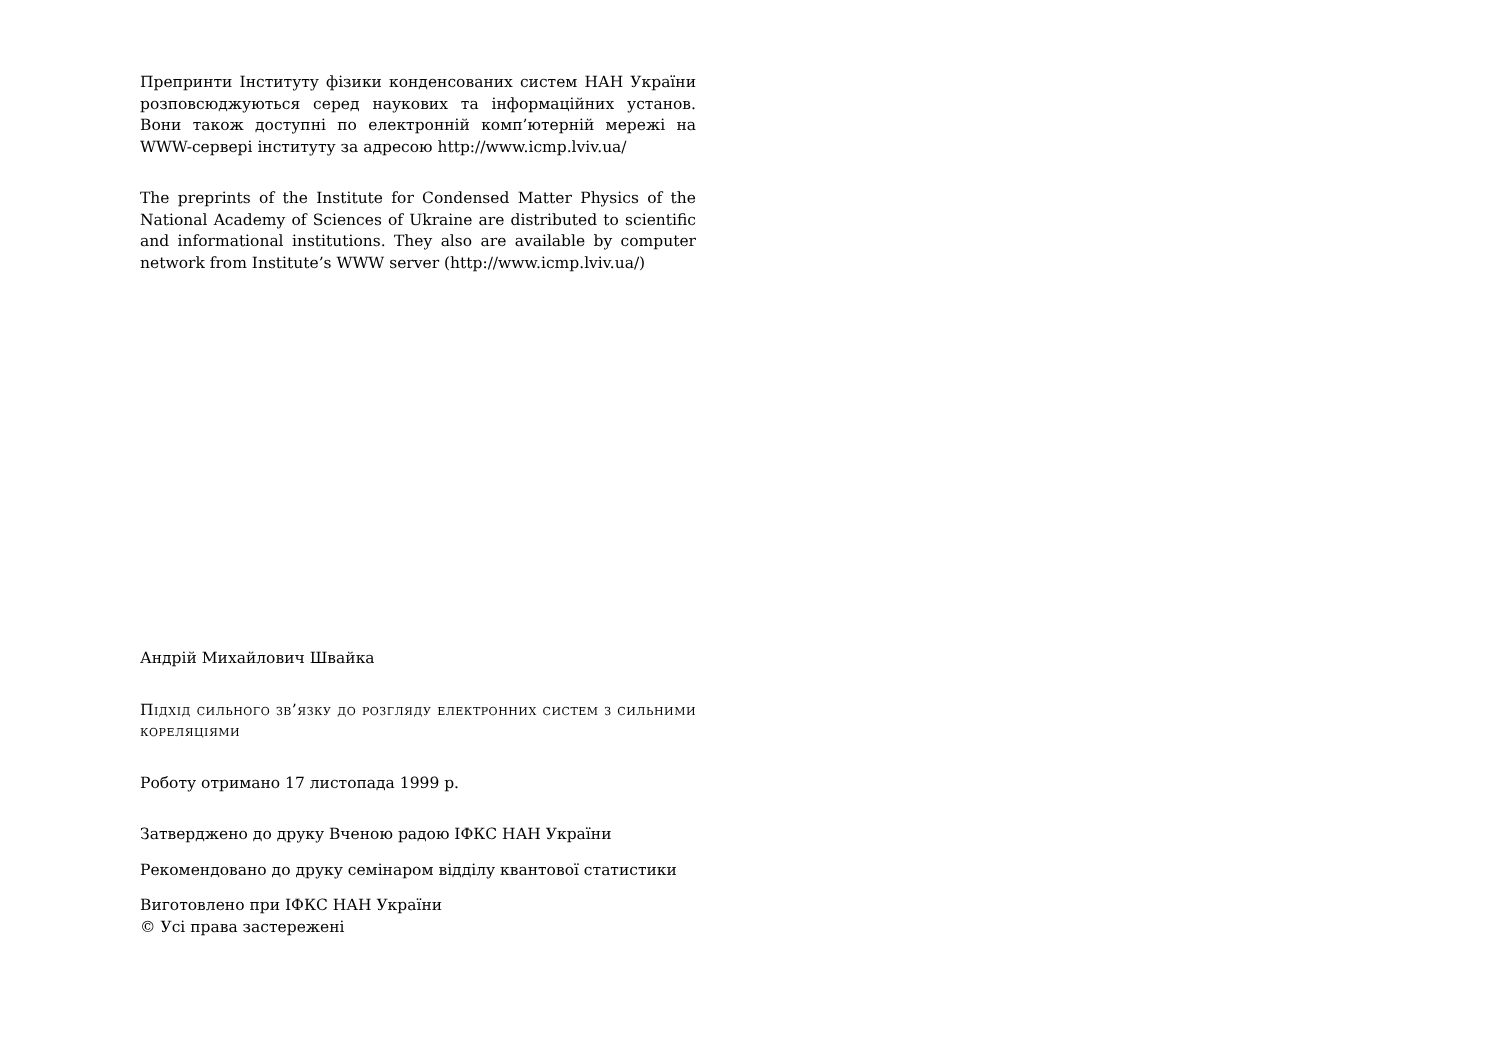Препринти Інституту фізики конденсованих систем НАН України розповсюджуються серед наукових та інформаційних установ. Вони також доступні по електронній комп’ютерній мережі на WWW-сервері інституту за адресою http://www.icmp.lviv.ua/
The preprints of the Institute for Condensed Matter Physics of the National Academy of Sciences of Ukraine are distributed to scientific and informational institutions. They also are available by computer network from Institute’s WWW server (http://www.icmp.lviv.ua/)
Андрій Михайлович Швайка
Підхід сильного зв’язку до розгляду електронних систем з сильними кореляціями
Роботу отримано 17 листопада 1999 р.
Затверджено до друку Вченою радою ІФКС НАН України
Рекомендовано до друку семінаром відділу квантової статистики
Виготовлено при ІФКС НАН України
© Усі права застережені